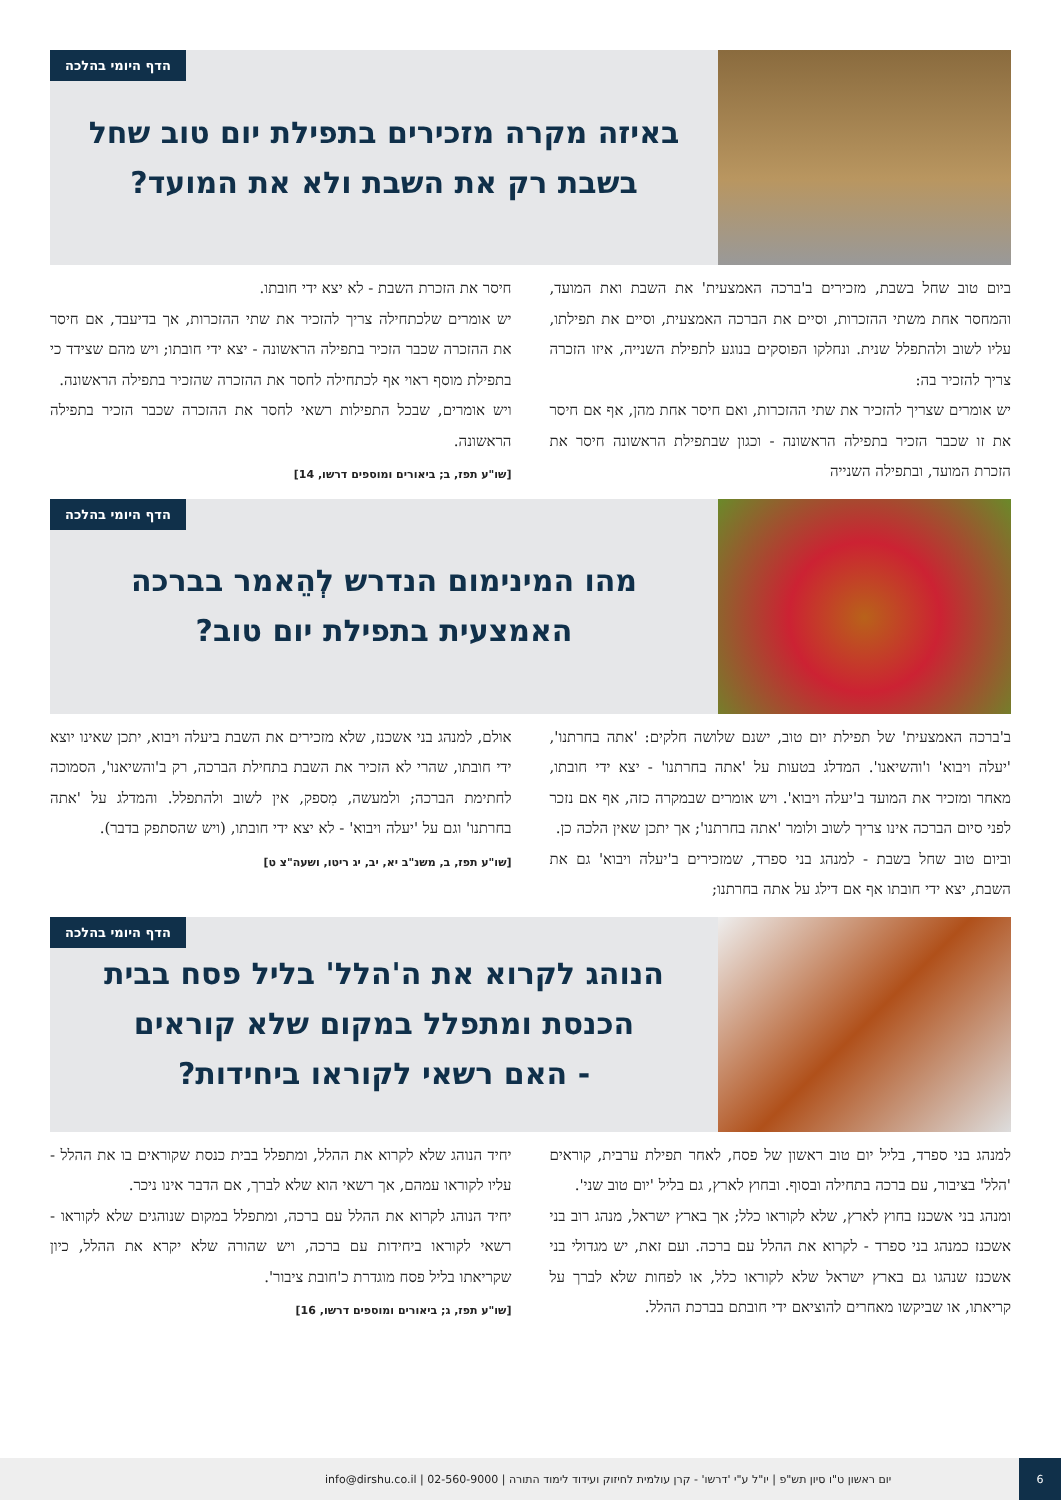הדף היומי בהלכה
באיזה מקרה מזכירים בתפילת יום טוב שחל
בשבת רק את השבת ולא את המועד?
ביום טוב שחל בשבת, מזכירים ב'ברכה האמצעית' את השבת ואת המועד, והמחסר אחת משתי ההזכרות, וסיים את הברכה האמצעית, וסיים את תפילתו, עליו לשוב ולהתפלל שנית. ונחלקו הפוסקים בנוגע לתפילת השנייה, איזו הזכרה צריך להזכיר בה:
יש אומרים שצריך להזכיר את שתי ההזכרות, ואם חיסר אחת מהן, אף אם חיסר את זו שכבר הזכיר בתפילה הראשונה - וכגון שבתפילת הראשונה חיסר את הזכרת המועד, ובתפילה השנייה
חיסר את הזכרת השבת - לא יצא ידי חובתו.
יש אומרים שלכתחילה צריך להזכיר את שתי ההזכרות, אך בדיעבד, אם חיסר את ההזכרה שכבר הזכיר בתפילה הראשונה - יצא ידי חובתו; ויש מהם שצידד כי בתפילת מוסף ראוי אף לכתחילה לחסר את ההזכרה שהזכיר בתפילה הראשונה.
ויש אומרים, שבכל התפילות רשאי לחסר את ההזכרה שכבר הזכיר בתפילה הראשונה.
[שו"ע תפז, ב; ביאורים ומוספים דרשו, 14]
הדף היומי בהלכה
מהו המינימום הנדרש לְהֵאמר בברכה
האמצעית בתפילת יום טוב?
ב'ברכה האמצעית' של תפילת יום טוב, ישנם שלושה חלקים: 'אתה בחרתנו', 'יעלה ויבוא' ו'והשיאנו'. המדלג בטעות על 'אתה בחרתנו' - יצא ידי חובתו, מאחר ומזכיר את המועד ב'יעלה ויבוא'. ויש אומרים שבמקרה כזה, אף אם נזכר לפני סיום הברכה אינו צריך לשוב ולומר 'אתה בחרתנו'; אך יתכן שאין הלכה כן.
וביום טוב שחל בשבת - למנהג בני ספרד, שמזכירים ב'יעלה ויבוא' גם את השבת, יצא ידי חובתו אף אם דילג על אתה בחרתנו;
אולם, למנהג בני אשכנז, שלא מזכירים את השבת ביעלה ויבוא, יתכן שאינו יוצא ידי חובתו, שהרי לא הזכיר את השבת בתחילת הברכה, רק ב'והשיאנו', הסמוכה לחתימת הברכה; ולמעשה, מִספק, אין לשוב ולהתפלל. והמדלג על 'אתה בחרתנו' וגם על 'יעלה ויבוא' - לא יצא ידי חובתו, (ויש שהסתפק בדבר).
[שו"ע תפז, ב, משנ"ב יא, יב, יג ריטו, ושעה"צ ט]
הדף היומי בהלכה
הנוהג לקרוא את ה'הלל' בליל פסח בבית
הכנסת ומתפלל במקום שלא קוראים
- האם רשאי לקוראו ביחידות?
למנהג בני ספרד, בליל יום טוב ראשון של פסח, לאחר תפילת ערבית, קוראים 'הלל' בציבור, עם ברכה בתחילה ובסוף. ובחוץ לארץ, גם בליל 'יום טוב שני'.
ומנהג בני אשכנז בחוץ לארץ, שלא לקוראו כלל; אך בארץ ישראל, מנהג רוב בני אשכנז כמנהג בני ספרד - לקרוא את ההלל עם ברכה. ועם זאת, יש מגדולי בני אשכנז שנהגו גם בארץ ישראל שלא לקוראו כלל, או לפחות שלא לברך על קריאתו, או שביקשו מאחרים להוציאם ידי חובתם בברכת ההלל.
יחיד הנוהג שלא לקרוא את ההלל, ומתפלל בבית כנסת שקוראים בו את ההלל - עליו לקוראו עמהם, אך רשאי הוא שלא לברך, אם הדבר אינו ניכר.
יחיד הנוהג לקרוא את ההלל עם ברכה, ומתפלל במקום שנוהגים שלא לקוראו - רשאי לקוראו ביחידות עם ברכה, ויש שהורה שלא יקרא את ההלל, כיון שקריאתו בליל פסח מוגדרת כ'חובת ציבור'.
[שו"ע תפז, ג; ביאורים ומוספים דרשו, 16]
6
יום ראשון ט"ו סיון תש"פ | יו"ל ע"י 'דרשו' - קרן עולמית לחיזוק ועידוד לימוד התורה | 02-560-9000 | info@dirshu.co.il